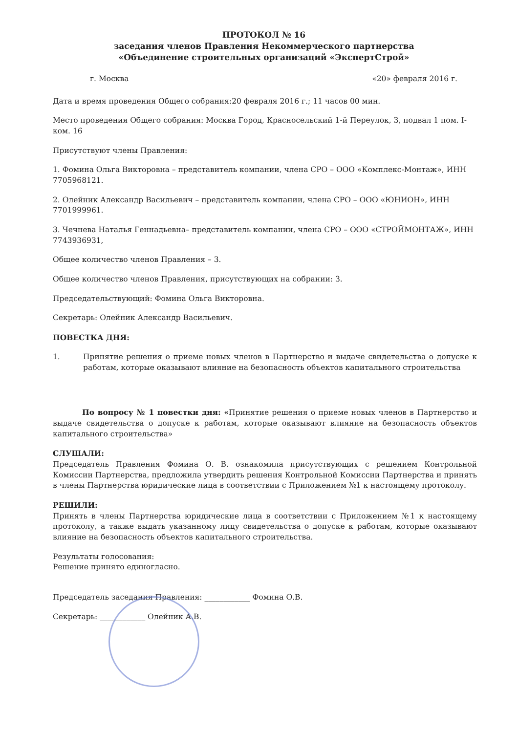ПРОТОКОЛ № 16
заседания членов Правления Некоммерческого партнерства
«Объединение строительных организаций «ЭкспертСтрой»
г. Москва «20» февраля 2016 г.
Дата и время проведения Общего собрания:20 февраля 2016 г.; 11 часов 00 мин.
Место проведения Общего собрания: Москва Город, Красносельский 1-й Переулок, 3, подвал 1 пом. I- ком. 16
Присутствуют члены Правления:
1. Фомина Ольга Викторовна – представитель компании, члена СРО – ООО «Комплекс-Монтаж», ИНН 7705968121.
2. Олейник Александр Васильевич – представитель компании, члена СРО – ООО «ЮНИОН», ИНН 7701999961.
3. Чечнева Наталья Геннадьевна– представитель компании, члена СРО – ООО «СТРОЙМОНТАЖ», ИНН 7743936931,
Общее количество членов Правления – 3.
Общее количество членов Правления, присутствующих на собрании: 3.
Председательствующий: Фомина Ольга Викторовна.
Секретарь: Олейник Александр Васильевич.
ПОВЕСТКА ДНЯ:
1. Принятие решения о приеме новых членов в Партнерство и выдаче свидетельства о допуске к работам, которые оказывают влияние на безопасность объектов капитального строительства
По вопросу № 1 повестки дня: «Принятие решения о приеме новых членов в Партнерство и выдаче свидетельства о допуске к работам, которые оказывают влияние на безопасность объектов капитального строительства»
СЛУШАЛИ:
Председатель Правления Фомина О. В. ознакомила присутствующих с решением Контрольной Комиссии Партнерства, предложила утвердить решения Контрольной Комиссии Партнерства и принять в члены Партнерства юридические лица в соответствии с Приложением №1 к настоящему протоколу.
РЕШИЛИ:
Принять в члены Партнерства юридические лица в соответствии с Приложением №1 к настоящему протоколу, а также выдать указанному лицу свидетельства о допуске к работам, которые оказывают влияние на безопасность объектов капитального строительства.
Результаты голосования:
Решение принято единогласно.
Председатель заседания Правления: ____________ Фомина О.В.
Секретарь: ____________ Олейник А.В.